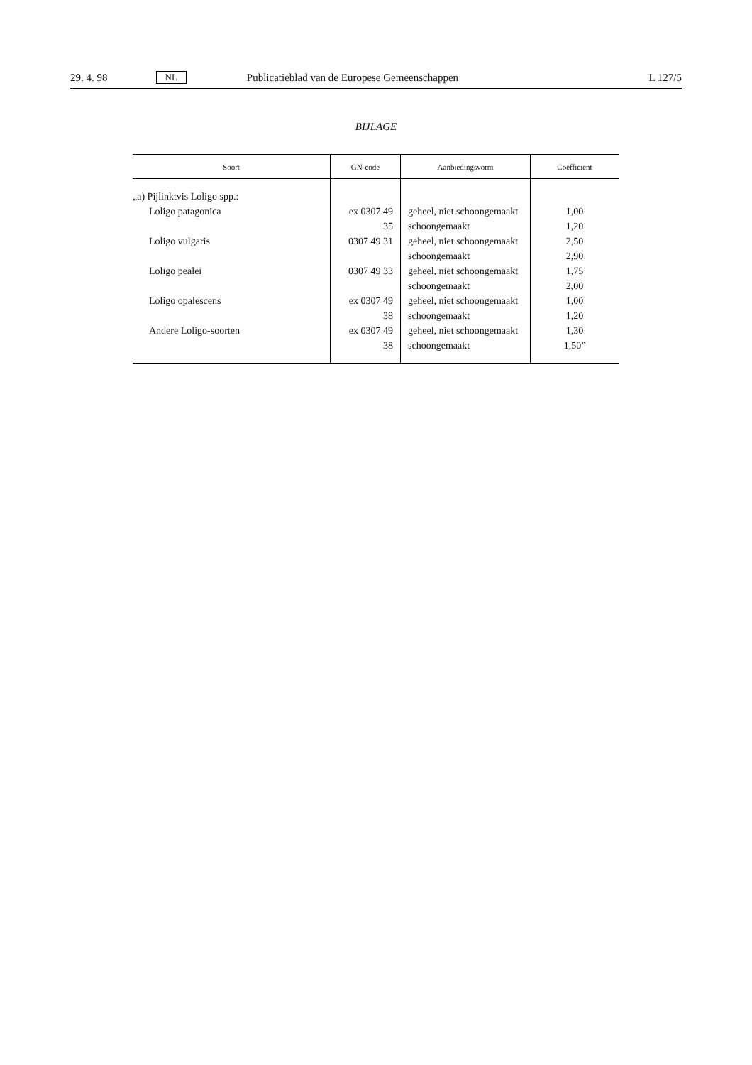29. 4. 98 NL Publicatieblad van de Europese Gemeenschappen L 127/5
BIJLAGE
| Soort | GN-code | Aanbiedingsvorm | Coëfficiënt |
| --- | --- | --- | --- |
| „a) Pijlinktvis Loligo spp.: | | | |
| Loligo patagonica | ex 0307 49 35 | geheel, niet schoongemaakt schoongemaakt | 1,00 1,20 |
| Loligo vulgaris | 0307 49 31 | geheel, niet schoongemaakt schoongemaakt | 2,50 2,90 |
| Loligo pealei | 0307 49 33 | geheel, niet schoongemaakt schoongemaakt | 1,75 2,00 |
| Loligo opalescens | ex 0307 49 38 | geheel, niet schoongemaakt schoongemaakt | 1,00 1,20 |
| Andere Loligo-soorten | ex 0307 49 38 | geheel, niet schoongemaakt schoongemaakt | 1,30 1,50” |